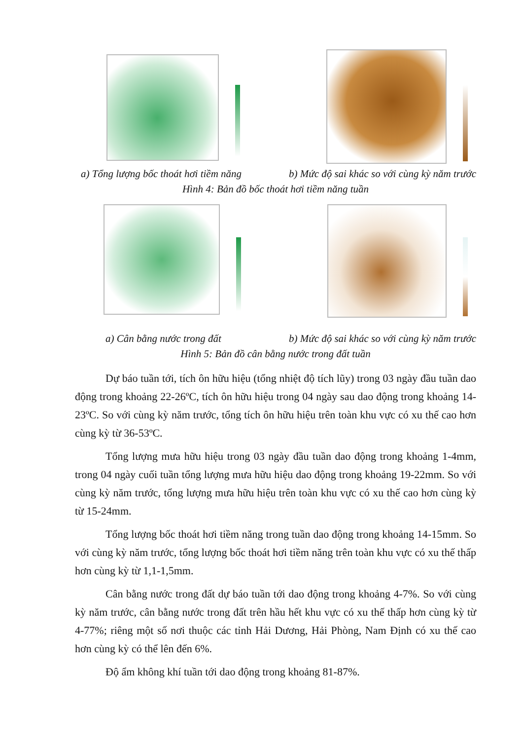a) Tổng lượng bốc thoát hơi tiềm năng b) Mức độ sai khác so với cùng kỳ năm trước
Hình 4: Bản đồ bốc thoát hơi tiềm năng tuần
a) Cân bằng nước trong đất b) Mức độ sai khác so với cùng kỳ năm trước
Hình 5: Bản đồ cân bằng nước trong đất tuần
Dự báo tuần tới, tích ôn hữu hiệu (tổng nhiệt độ tích lũy) trong 03 ngày đầu tuần dao động trong khoảng 22-26ºC, tích ôn hữu hiệu trong 04 ngày sau dao động trong khoảng 14-23ºC. So với cùng kỳ năm trước, tổng tích ôn hữu hiệu trên toàn khu vực có xu thế cao hơn cùng kỳ từ 36-53ºC.
Tổng lượng mưa hữu hiệu trong 03 ngày đầu tuần dao động trong khoảng 1-4mm, trong 04 ngày cuối tuần tổng lượng mưa hữu hiệu dao động trong khoảng 19-22mm. So với cùng kỳ năm trước, tổng lượng mưa hữu hiệu trên toàn khu vực có xu thế cao hơn cùng kỳ từ 15-24mm.
Tổng lượng bốc thoát hơi tiềm năng trong tuần dao động trong khoảng 14-15mm. So với cùng kỳ năm trước, tổng lượng bốc thoát hơi tiềm năng trên toàn khu vực có xu thế thấp hơn cùng kỳ từ 1,1-1,5mm.
Cân bằng nước trong đất dự báo tuần tới dao động trong khoảng 4-7%. So với cùng kỳ năm trước, cân bằng nước trong đất trên hầu hết khu vực có xu thế thấp hơn cùng kỳ từ 4-77%; riêng một số nơi thuộc các tỉnh Hải Dương, Hải Phòng, Nam Định có xu thế cao hơn cùng kỳ có thể lên đến 6%.
Độ ẩm không khí tuần tới dao động trong khoảng 81-87%.